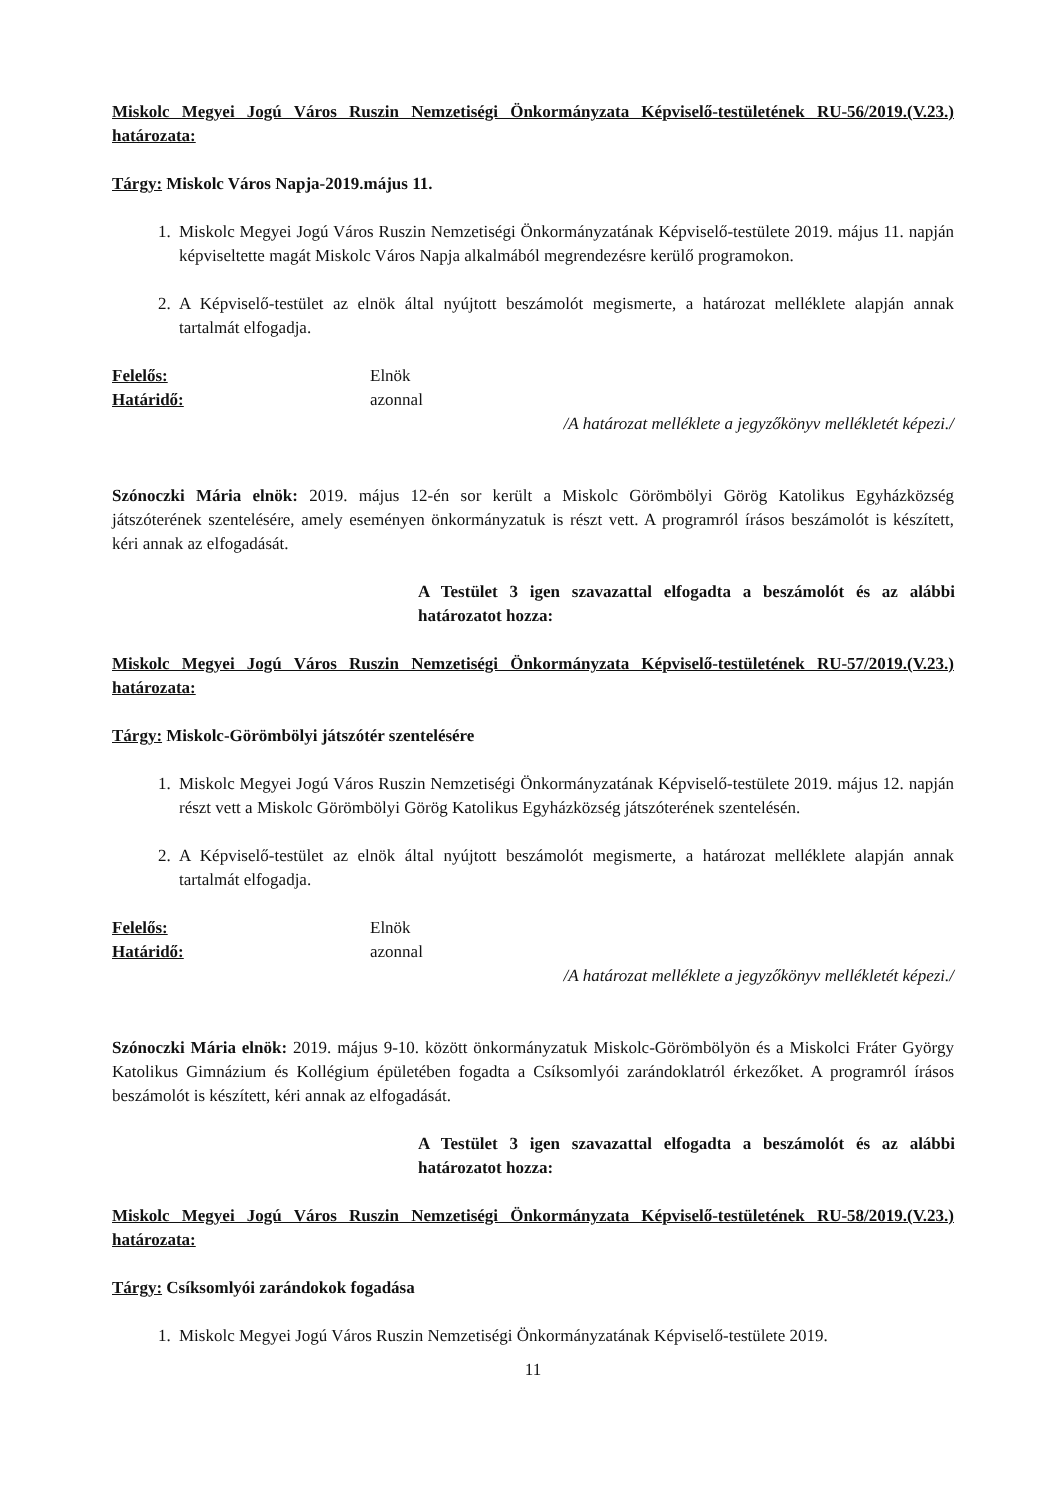Miskolc Megyei Jogú Város Ruszin Nemzetiségi Önkormányzata Képviselő-testületének RU-56/2019.(V.23.) határozata:
Tárgy: Miskolc Város Napja-2019.május 11.
1. Miskolc Megyei Jogú Város Ruszin Nemzetiségi Önkormányzatának Képviselő-testülete 2019. május 11. napján képviseltette magát Miskolc Város Napja alkalmából megrendezésre kerülő programokon.
2. A Képviselő-testület az elnök által nyújtott beszámolót megismerte, a határozat melléklete alapján annak tartalmát elfogadja.
Felelős: Elnök
Határidő: azonnal
/A határozat melléklete a jegyzőkönyv mellékletét képezi./
Szónoczki Mária elnök: 2019. május 12-én sor került a Miskolc Görömbölyi Görög Katolikus Egyházközség játszóterének szentelésére, amely eseményen önkormányzatuk is részt vett. A programról írásos beszámolót is készített, kéri annak az elfogadását.
A Testület 3 igen szavazattal elfogadta a beszámolót és az alábbi határozatot hozza:
Miskolc Megyei Jogú Város Ruszin Nemzetiségi Önkormányzata Képviselő-testületének RU-57/2019.(V.23.) határozata:
Tárgy: Miskolc-Görömbölyi játszótér szentelésére
1. Miskolc Megyei Jogú Város Ruszin Nemzetiségi Önkormányzatának Képviselő-testülete 2019. május 12. napján részt vett a Miskolc Görömbölyi Görög Katolikus Egyházközség játszóterének szentelésén.
2. A Képviselő-testület az elnök által nyújtott beszámolót megismerte, a határozat melléklete alapján annak tartalmát elfogadja.
Felelős: Elnök
Határidő: azonnal
/A határozat melléklete a jegyzőkönyv mellékletét képezi./
Szónoczki Mária elnök: 2019. május 9-10. között önkormányzatuk Miskolc-Görömbölyön és a Miskolci Fráter György Katolikus Gimnázium és Kollégium épületében fogadta a Csíksomlyói zarándoklatról érkezőket. A programról írásos beszámolót is készített, kéri annak az elfogadását.
A Testület 3 igen szavazattal elfogadta a beszámolót és az alábbi határozatot hozza:
Miskolc Megyei Jogú Város Ruszin Nemzetiségi Önkormányzata Képviselő-testületének RU-58/2019.(V.23.) határozata:
Tárgy: Csíksomlyói zarándokok fogadása
1. Miskolc Megyei Jogú Város Ruszin Nemzetiségi Önkormányzatának Képviselő-testülete 2019.
11